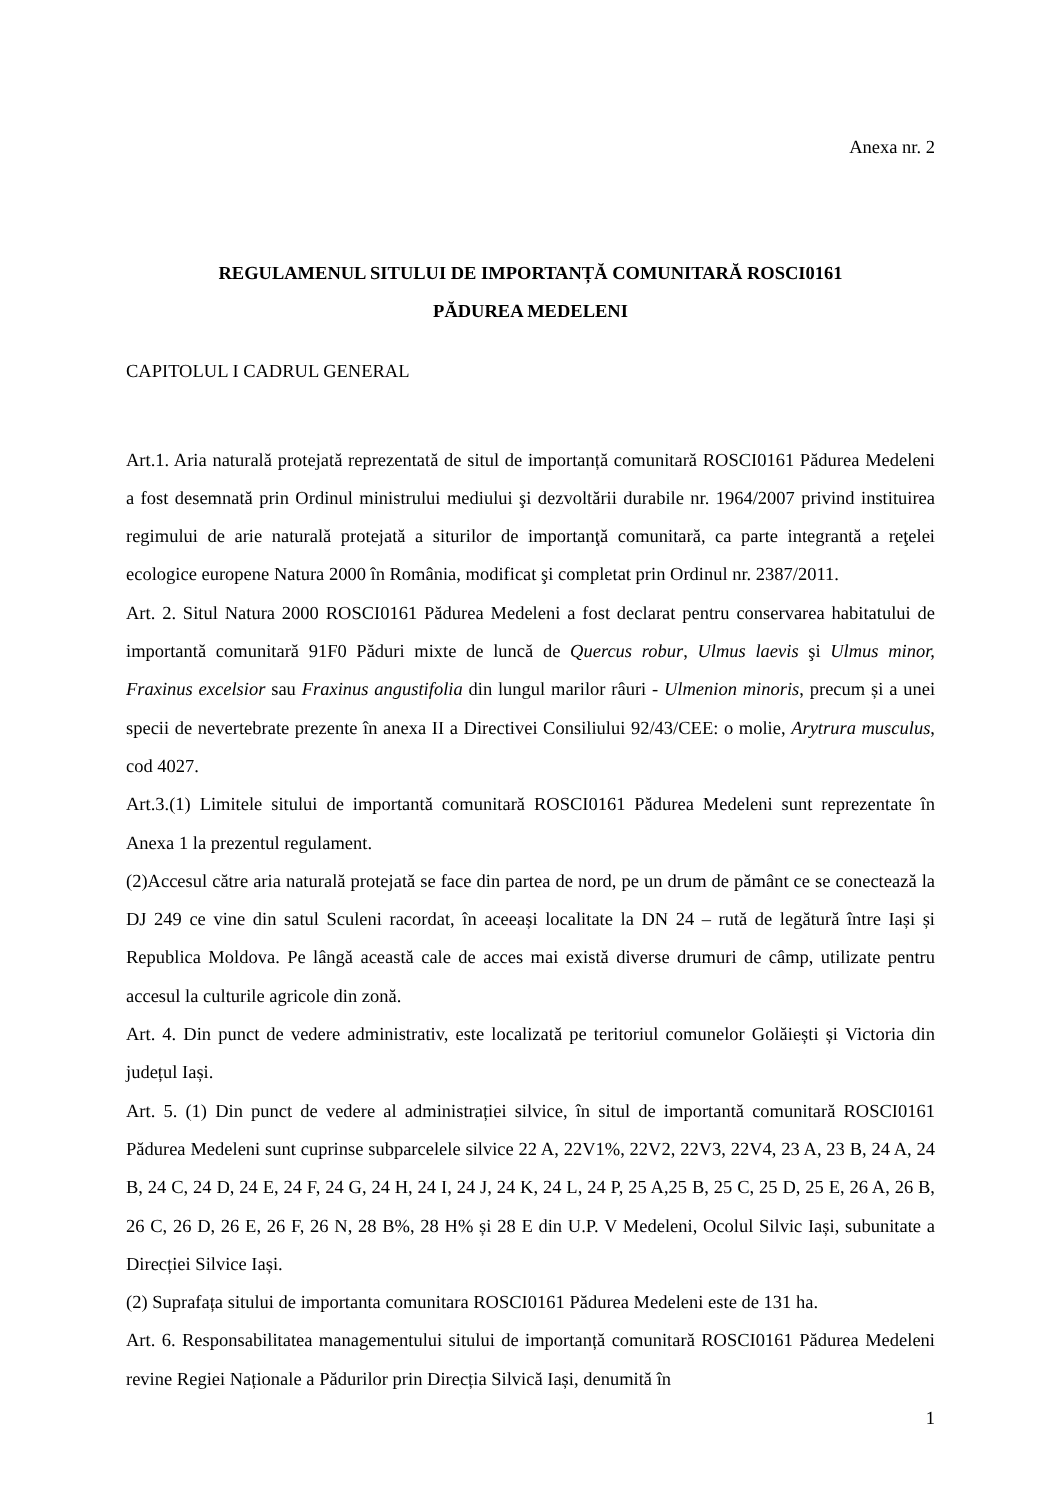Anexa nr. 2
REGULAMENUL SITULUI DE IMPORTANȚĂ COMUNITARĂ ROSCI0161
PĂDUREA MEDELENI
CAPITOLUL I CADRUL GENERAL
Art.1. Aria naturală protejată reprezentată de situl de importanță comunitară ROSCI0161 Pădurea Medeleni a fost desemnată prin Ordinul ministrului mediului şi dezvoltării durabile nr. 1964/2007 privind instituirea regimului de arie naturală protejată a siturilor de importanţă comunitară, ca parte integrantă a reţelei ecologice europene Natura 2000 în România, modificat şi completat prin Ordinul nr. 2387/2011.
Art. 2. Situl Natura 2000 ROSCI0161 Pădurea Medeleni a fost declarat pentru conservarea habitatului de importantă comunitară 91F0 Păduri mixte de luncă de Quercus robur, Ulmus laevis şi Ulmus minor, Fraxinus excelsior sau Fraxinus angustifolia din lungul marilor râuri - Ulmenion minoris, precum și a unei specii de nevertebrate prezente în anexa II a Directivei Consiliului 92/43/CEE: o molie, Arytrura musculus, cod 4027.
Art.3.(1) Limitele sitului de importantă comunitară ROSCI0161 Pădurea Medeleni sunt reprezentate în Anexa 1 la prezentul regulament.
(2)Accesul către aria naturală protejată se face din partea de nord, pe un drum de pământ ce se conectează la DJ 249 ce vine din satul Sculeni racordat, în aceeași localitate la DN 24 – rută de legătură între Iași și Republica Moldova. Pe lângă această cale de acces mai există diverse drumuri de câmp, utilizate pentru accesul la culturile agricole din zonă.
Art. 4. Din punct de vedere administrativ, este localizată pe teritoriul comunelor Golăiești și Victoria din județul Iași.
Art. 5. (1) Din punct de vedere al administrației silvice, în situl de importantă comunitară ROSCI0161 Pădurea Medeleni sunt cuprinse subparcelele silvice 22 A, 22V1%, 22V2, 22V3, 22V4, 23 A, 23 B, 24 A, 24 B, 24 C, 24 D, 24 E, 24 F, 24 G, 24 H, 24 I, 24 J, 24 K, 24 L, 24 P, 25 A,25 B, 25 C, 25 D, 25 E, 26 A, 26 B, 26 C, 26 D, 26 E, 26 F, 26 N, 28 B%, 28 H% și 28 E din U.P. V Medeleni, Ocolul Silvic Iași, subunitate a Direcției Silvice Iași.
(2) Suprafața sitului de importanta comunitara ROSCI0161 Pădurea Medeleni este de 131 ha.
Art. 6. Responsabilitatea managementului sitului de importanță comunitară ROSCI0161 Pădurea Medeleni revine Regiei Naționale a Pădurilor prin Direcția Silvică Iași, denumită în
1